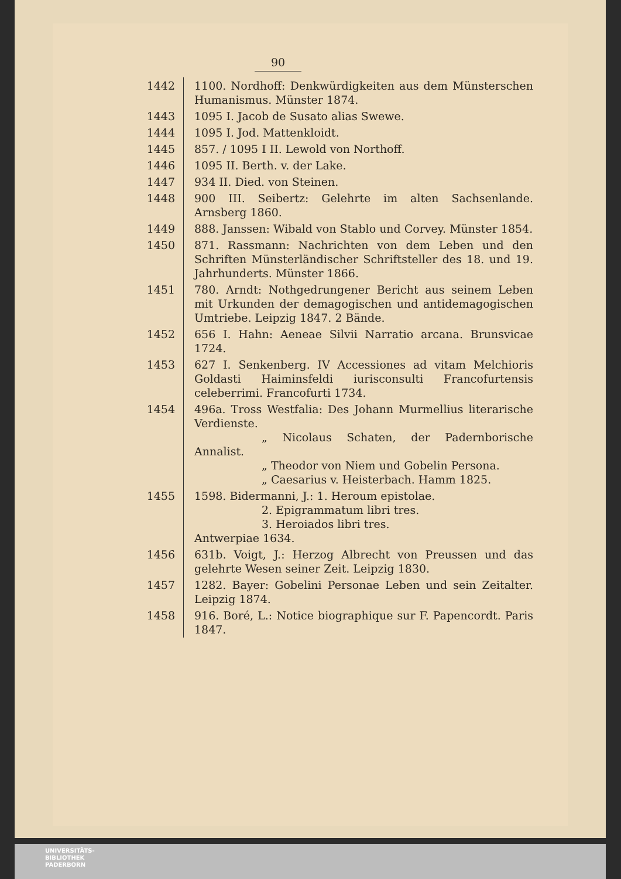90
| 1442 | 1100. Nordhoff: Denkwürdigkeiten aus dem Münsterschen Humanismus. Münster 1874. |
| 1443 | 1095 I. Jacob de Susato alias Swewe. |
| 1444 | 1095 I. Jod. Mattenkloidt. |
| 1445 | 857. / 1095 I II. Lewold von Northoff. |
| 1446 | 1095 II. Berth. v. der Lake. |
| 1447 | 934 II. Died. von Steinen. |
| 1448 | 900 III. Seibertz: Gelehrte im alten Sachsenlande. Arnsberg 1860. |
| 1449 | 888. Janssen: Wibald von Stablo und Corvey. Münster 1854. |
| 1450 | 871. Rassmann: Nachrichten von dem Leben und den Schriften Münsterländischer Schriftsteller des 18. und 19. Jahrhunderts. Münster 1866. |
| 1451 | 780. Arndt: Nothgedrungener Bericht aus seinem Leben mit Urkunden der demagogischen und antidemagogischen Umtriebe. Leipzig 1847. 2 Bände. |
| 1452 | 656 I. Hahn: Aeneae Silvii Narratio arcana. Brunsvicae 1724. |
| 1453 | 627 I. Senkenberg. IV Accessiones ad vitam Melchioris Goldasti Haiminsfeldi iurisconsulti Francofurtensis celeberrimi. Francofurti 1734. |
| 1454 | 496a. Tross Westfalia: Des Johann Murmellius literarische Verdienste. „ Nicolaus Schaten, der Padernborische Annalist. „ Theodor von Niem und Gobelin Persona. „ Caesarius v. Heisterbach. Hamm 1825. |
| 1455 | 1598. Bidermanni, J.: 1. Heroum epistolae. 2. Epigrammatum libri tres. 3. Heroiados libri tres. Antwerpiae 1634. |
| 1456 | 631b. Voigt, J.: Herzog Albrecht von Preussen und das gelehrte Wesen seiner Zeit. Leipzig 1830. |
| 1457 | 1282. Bayer: Gobelini Personae Leben und sein Zeitalter. Leipzig 1874. |
| 1458 | 916. Boré, L.: Notice biographique sur F. Papencordt. Paris 1847. |
UNIVERSITÄTS-
BIBLIOTHEK
PADERBORN